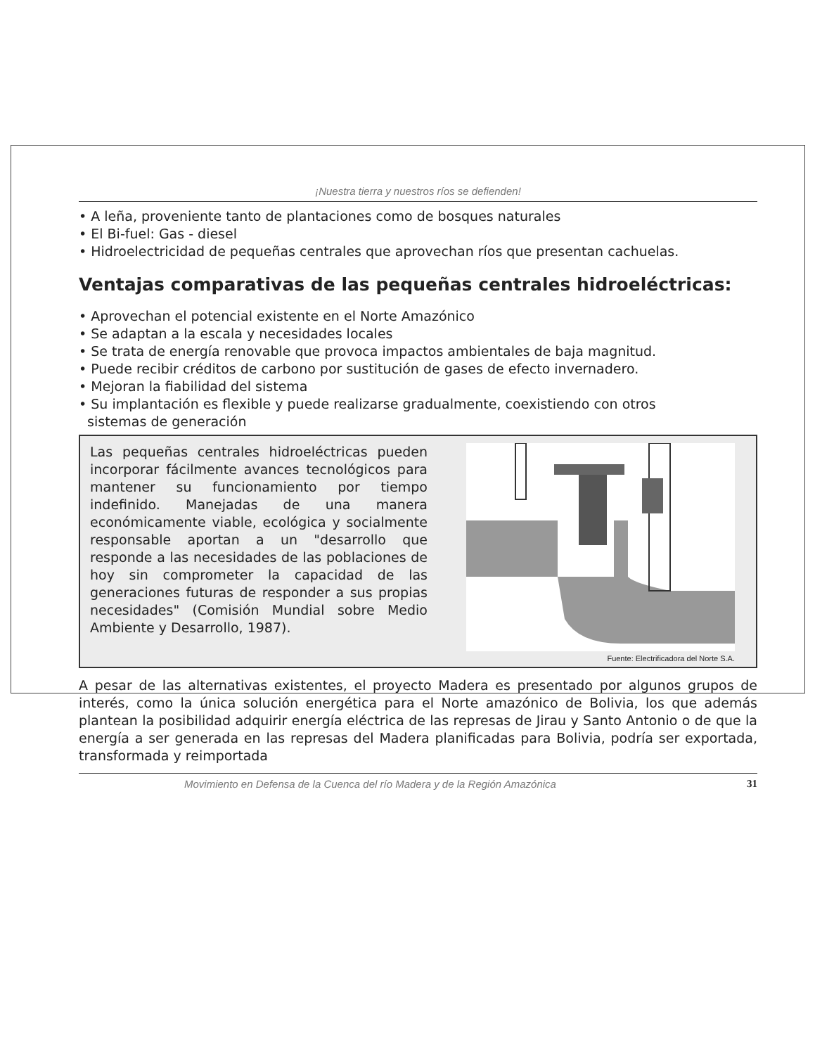¡Nuestra tierra y nuestros ríos se defienden!
• A leña, proveniente tanto de plantaciones como de bosques naturales
• El Bi-fuel: Gas - diesel
• Hidroelectricidad de pequeñas centrales que aprovechan ríos que presentan cachuelas.
Ventajas comparativas de las pequeñas centrales hidroeléctricas:
• Aprovechan el potencial existente en el Norte Amazónico
• Se adaptan a la escala y necesidades locales
• Se trata de energía renovable que provoca impactos ambientales de baja magnitud.
• Puede recibir créditos de carbono por sustitución de gases de efecto invernadero.
• Mejoran la fiabilidad del sistema
• Su implantación es flexible y puede realizarse gradualmente, coexistiendo con otros
sistemas de generación
Las pequeñas centrales hidroeléctricas pueden incorporar fácilmente avances tecnológicos para mantener su funcionamiento por tiempo indefinido. Manejadas de una manera económicamente viable, ecológica y socialmente responsable aportan a un "desarrollo que responde a las necesidades de las poblaciones de hoy sin comprometer la capacidad de las generaciones futuras de responder a sus propias necesidades" (Comisión Mundial sobre Medio Ambiente y Desarrollo, 1987).
Fuente: Electrificadora del Norte S.A.
A pesar de las alternativas existentes, el proyecto Madera es presentado por algunos grupos de interés, como la única solución energética para el Norte amazónico de Bolivia, los que además plantean la posibilidad adquirir energía eléctrica de las represas de Jirau y Santo Antonio o de que la energía a ser generada en las represas del Madera planificadas para Bolivia, podría ser exportada, transformada y reimportada
Movimiento en Defensa de la Cuenca del río Madera y de la Región Amazónica 31